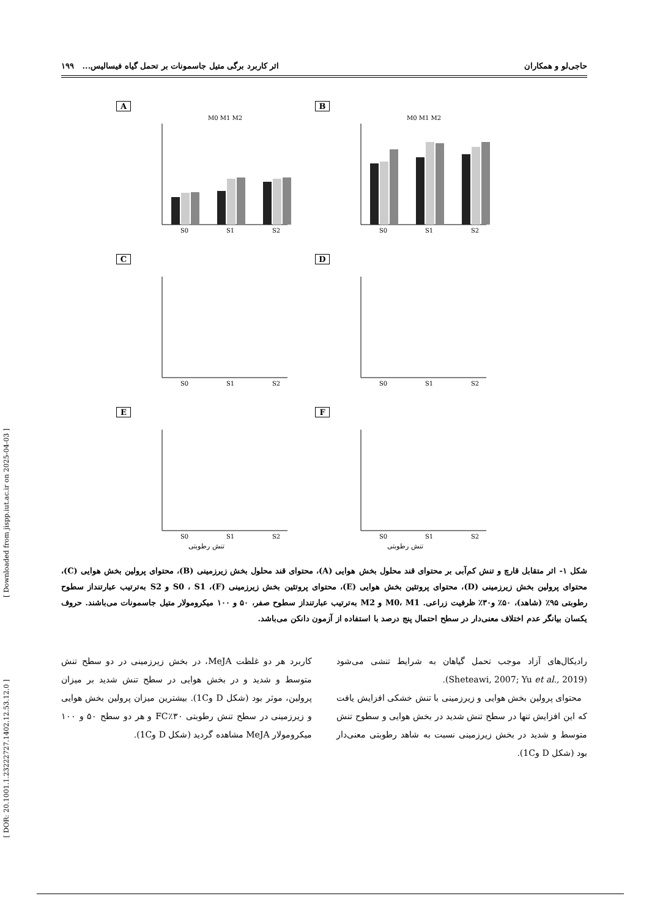[ Downloaded from jispp.iut.ac.ir on 2025-04-03 ]
[ DOR: 20.1001.1.23222727.1402.12.53.12.0 ]
حاجی‌لو و همکاران اثر کاربرد برگی متیل جاسمونات بر تحمل گیاه فیسالیس... ۱۹۹
A
S0
S1
S2
M0 M1 M2
B
S0
S1
S2
M0 M1 M2
C
S0
S1
S2
D
S0
S1
S2
E
S0
S1
S2
تنش رطوبتی
F
S0
S1
S2
تنش رطوبتی
شکل ۱- اثر متقابل قارچ و تنش کم‌آبی بر محتوای قند محلول بخش هوایی (A)، محتوای قند محلول بخش زیرزمینی (B)، محتوای پرولین بخش هوایی (C)، محتوای پرولین بخش زیرزمینی (D)، محتوای پروتئین بخش هوایی (E)، محتوای پروتئین بخش زیرزمینی (F)، S0 ، S1 و S2 به‌ترتیب عبارتنداز سطوح رطوبتی ۹۵٪ (شاهد)، ۵۰٪ و۳۰٪ ظرفیت زراعی. M0، M1 و M2 به‌ترتیب عبارتنداز سطوح صفر، ۵۰ و ۱۰۰ میکرومولار متیل جاسمونات می‌باشند. حروف یکسان بیانگر عدم اختلاف معنی‌دار در سطح احتمال پنج درصد با استفاده از آزمون دانکن می‌باشد.
رادیکال‌های آزاد موجب تحمل گیاهان به شرایط تنشی می‌شود (Sheteawi, 2007; Yu et al., 2019).
محتوای پرولین بخش هوایی و زیرزمینی با تنش خشکی افزایش یافت که این افزایش تنها در سطح تنش شدید در بخش هوایی و سطوح تنش متوسط و شدید در بخش زیرزمینی نسبت به شاهد رطوبتی معنی‌دار بود (شکل D و1C).
کاربرد هر دو غلظت MeJA، در بخش زیرزمینی در دو سطح تنش متوسط و شدید و در بخش هوایی در سطح تنش شدید بر میزان پرولین، موثر بود (شکل D و1C). بیشترین میزان پرولین بخش هوایی و زیرزمینی در سطح تنش رطوبتی ۳۰٪FC و هر دو سطح ۵۰ و ۱۰۰ میکرومولار MeJA مشاهده گردید (شکل D و1C).